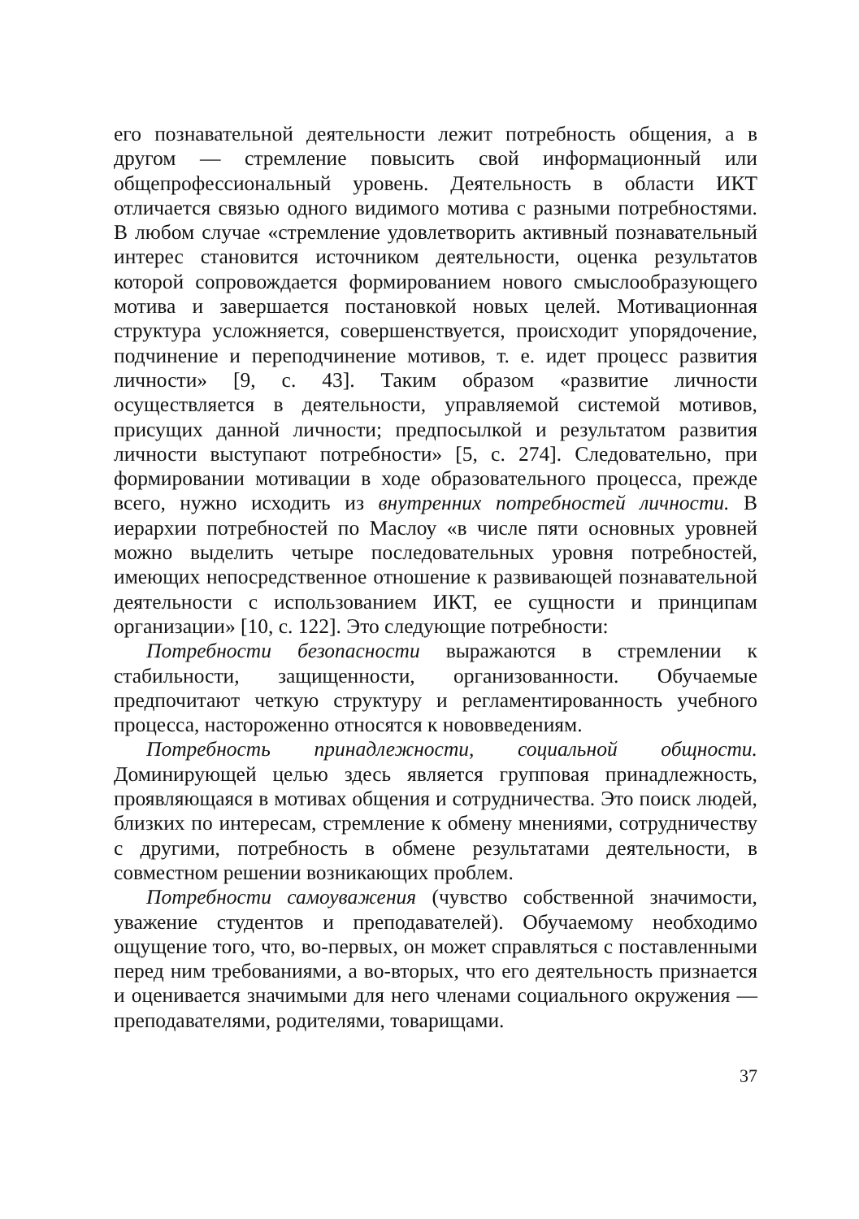его познавательной деятельности лежит потребность общения, а в другом — стремление повысить свой информационный или общепрофессиональный уровень. Деятельность в области ИКТ отличается связью одного видимого мотива с разными потребностями. В любом случае «стремление удовлетворить активный познавательный интерес становится источником деятельности, оценка результатов которой сопровождается формированием нового смыслообразующего мотива и завершается постановкой новых целей. Мотивационная структура усложняется, совершенствуется, происходит упорядочение, подчинение и переподчинение мотивов, т. е. идет процесс развития личности» [9, с. 43]. Таким образом «развитие личности осуществляется в деятельности, управляемой системой мотивов, присущих данной личности; предпосылкой и результатом развития личности выступают потребности» [5, с. 274]. Следовательно, при формировании мотивации в ходе образовательного процесса, прежде всего, нужно исходить из внутренних потребностей личности. В иерархии потребностей по Маслоу «в числе пяти основных уровней можно выделить четыре последовательных уровня потребностей, имеющих непосредственное отношение к развивающей познавательной деятельности с использованием ИКТ, ее сущности и принципам организации» [10, с. 122]. Это следующие потребности:
Потребности безопасности выражаются в стремлении к стабильности, защищенности, организованности. Обучаемые предпочитают четкую структуру и регламентированность учебного процесса, настороженно относятся к нововведениям.
Потребность принадлежности, социальной общности. Доминирующей целью здесь является групповая принадлежность, проявляющаяся в мотивах общения и сотрудничества. Это поиск людей, близких по интересам, стремление к обмену мнениями, сотрудничеству с другими, потребность в обмене результатами деятельности, в совместном решении возникающих проблем.
Потребности самоуважения (чувство собственной значимости, уважение студентов и преподавателей). Обучаемому необходимо ощущение того, что, во-первых, он может справляться с поставленными перед ним требованиями, а во-вторых, что его деятельность признается и оценивается значимыми для него членами социального окружения — преподавателями, родителями, товарищами.
37